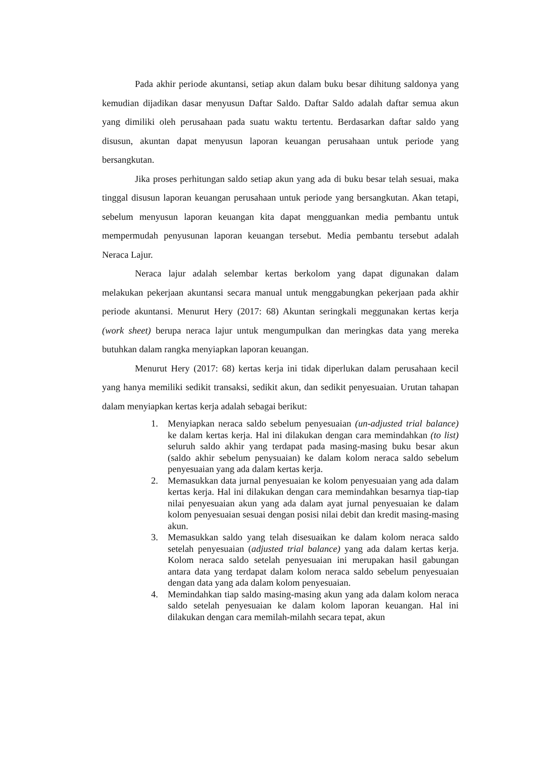Pada akhir periode akuntansi, setiap akun dalam buku besar dihitung saldonya yang kemudian dijadikan dasar menyusun Daftar Saldo. Daftar Saldo adalah daftar semua akun yang dimiliki oleh perusahaan pada suatu waktu tertentu. Berdasarkan daftar saldo yang disusun, akuntan dapat menyusun laporan keuangan perusahaan untuk periode yang bersangkutan.
Jika proses perhitungan saldo setiap akun yang ada di buku besar telah sesuai, maka tinggal disusun laporan keuangan perusahaan untuk periode yang bersangkutan. Akan tetapi, sebelum menyusun laporan keuangan kita dapat mengguankan media pembantu untuk mempermudah penyusunan laporan keuangan tersebut. Media pembantu tersebut adalah Neraca Lajur.
Neraca lajur adalah selembar kertas berkolom yang dapat digunakan dalam melakukan pekerjaan akuntansi secara manual untuk menggabungkan pekerjaan pada akhir periode akuntansi. Menurut Hery (2017: 68) Akuntan seringkali meggunakan kertas kerja (work sheet) berupa neraca lajur untuk mengumpulkan dan meringkas data yang mereka butuhkan dalam rangka menyiapkan laporan keuangan.
Menurut Hery (2017: 68) kertas kerja ini tidak diperlukan dalam perusahaan kecil yang hanya memiliki sedikit transaksi, sedikit akun, dan sedikit penyesuaian. Urutan tahapan dalam menyiapkan kertas kerja adalah sebagai berikut:
1. Menyiapkan neraca saldo sebelum penyesuaian (un-adjusted trial balance) ke dalam kertas kerja. Hal ini dilakukan dengan cara memindahkan (to list) seluruh saldo akhir yang terdapat pada masing-masing buku besar akun (saldo akhir sebelum penysuaian) ke dalam kolom neraca saldo sebelum penyesuaian yang ada dalam kertas kerja.
2. Memasukkan data jurnal penyesuaian ke kolom penyesuaian yang ada dalam kertas kerja. Hal ini dilakukan dengan cara memindahkan besarnya tiap-tiap nilai penyesuaian akun yang ada dalam ayat jurnal penyesuaian ke dalam kolom penyesuaian sesuai dengan posisi nilai debit dan kredit masing-masing akun.
3. Memasukkan saldo yang telah disesuaikan ke dalam kolom neraca saldo setelah penyesuaian (adjusted trial balance) yang ada dalam kertas kerja. Kolom neraca saldo setelah penyesuaian ini merupakan hasil gabungan antara data yang terdapat dalam kolom neraca saldo sebelum penyesuaian dengan data yang ada dalam kolom penyesuaian.
4. Memindahkan tiap saldo masing-masing akun yang ada dalam kolom neraca saldo setelah penyesuaian ke dalam kolom laporan keuangan. Hal ini dilakukan dengan cara memilah-milahh secara tepat, akun